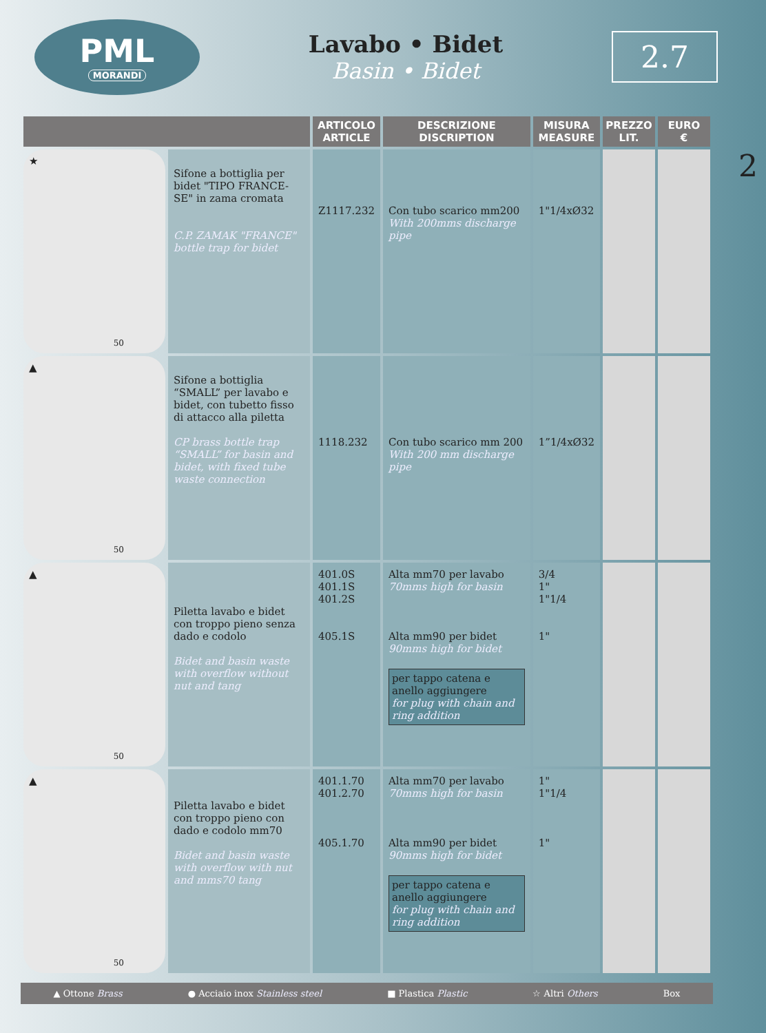PML
MORANDI
Lavabo • Bidet
Basin • Bidet
2.7
2
| | | ARTICOLO ARTICLE | DESCRIZIONE DISCRIPTION | MISURA MEASURE | PREZZO LIT. | EURO € |
| --- | --- | --- | --- | --- | --- | --- |
| ★ 50 | Sifone a bottiglia per bidet "TIPO FRANCE-SE" in zama cromata C.P. ZAMAK "FRANCE" bottle trap for bidet | Z1117.232 | Con tubo scarico mm200 With 200mms discharge pipe | 1"1/4xØ32 | | |
| ▲ 50 | Sifone a bottiglia “SMALL” per lavabo e bidet, con tubetto fisso di attacco alla piletta CP brass bottle trap “SMALL” for basin and bidet, with fixed tube waste connection | 1118.232 | Con tubo scarico mm 200 With 200 mm discharge pipe | 1”1/4xØ32 | | |
| ▲ 50 | Piletta lavabo e bidet con troppo pieno senza dado e codolo Bidet and basin waste with overflow without nut and tang | 401.0S 401.1S 401.2S 405.1S | Alta mm70 per lavabo 70mms high for basin Alta mm90 per bidet 90mms high for bidet per tappo catena e anello aggiungere for plug with chain and ring addition | 3/4 1" 1"1/4 1" | | |
| ▲ 50 | Piletta lavabo e bidet con troppo pieno con dado e codolo mm70 Bidet and basin waste with overflow with nut and mms70 tang | 401.1.70 401.2.70 405.1.70 | Alta mm70 per lavabo 70mms high for basin Alta mm90 per bidet 90mms high for bidet per tappo catena e anello aggiungere for plug with chain and ring addition | 1" 1"1/4 1" | | |
▲ Ottone Brass ● Acciaio inox Stainless steel ■ Plastica Plastic ☆ Altri Others Box